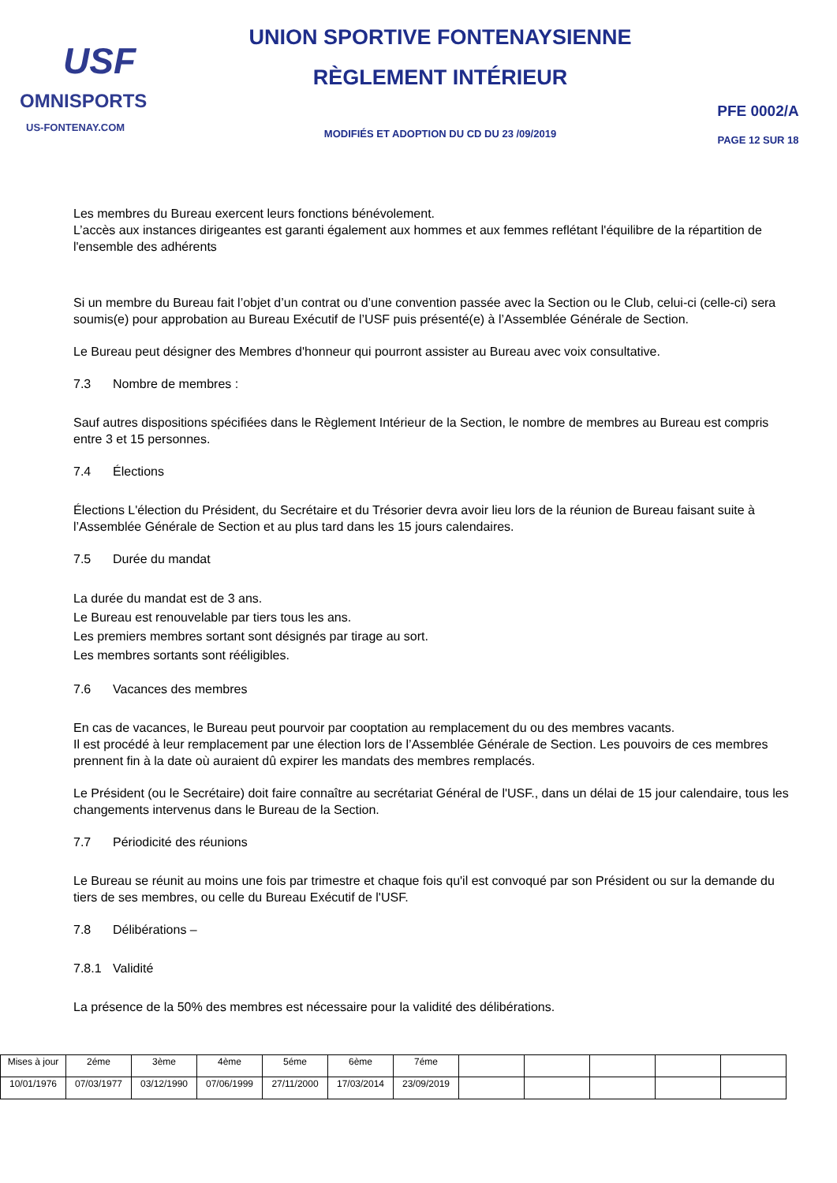USF
OMNISPORTS
US-FONTENAY.COM
UNION SPORTIVE FONTENAYSIENNE
RÈGLEMENT INTÉRIEUR
MODIFIÉS ET ADOPTION DU CD DU 23 /09/2019
PFE 0002/A
PAGE 12 SUR 18
Les membres du Bureau exercent leurs fonctions bénévolement.
L’accès aux instances dirigeantes est garanti également aux hommes et aux femmes reflétant l'équilibre de la répartition de l'ensemble des adhérents
Si un membre du Bureau fait l’objet d’un contrat ou d’une convention passée avec la Section ou le Club, celui-ci (celle-ci) sera soumis(e) pour approbation au Bureau Exécutif de l’USF puis présenté(e) à l’Assemblée Générale de Section.
Le Bureau peut désigner des Membres d'honneur qui pourront assister au Bureau avec voix consultative.
7.3 Nombre de membres :
Sauf autres dispositions spécifiées dans le Règlement Intérieur de la Section, le nombre de membres au Bureau est compris entre 3 et 15 personnes.
7.4 Élections
Élections L'élection du Président, du Secrétaire et du Trésorier devra avoir lieu lors de la réunion de Bureau faisant suite à l’Assemblée Générale de Section et au plus tard dans les 15 jours calendaires.
7.5 Durée du mandat
La durée du mandat est de 3 ans.
Le Bureau est renouvelable par tiers tous les ans.
Les premiers membres sortant sont désignés par tirage au sort.
Les membres sortants sont rééligibles.
7.6 Vacances des membres
En cas de vacances, le Bureau peut pourvoir par cooptation au remplacement du ou des membres vacants.
Il est procédé à leur remplacement par une élection lors de l’Assemblée Générale de Section. Les pouvoirs de ces membres prennent fin à la date où auraient dû expirer les mandats des membres remplacés.
Le Président (ou le Secrétaire) doit faire connaître au secrétariat Général de l'USF., dans un délai de 15 jour calendaire, tous les changements intervenus dans le Bureau de la Section.
7.7 Périodicité des réunions
Le Bureau se réunit au moins une fois par trimestre et chaque fois qu'il est convoqué par son Président ou sur la demande du tiers de ses membres, ou celle du Bureau Exécutif de l'USF.
7.8 Délibérations –
7.8.1 Validité
La présence de la 50% des membres est nécessaire pour la validité des délibérations.
| Mises à jour | 2éme | 3ème | 4ème | 5éme | 6ème | 7éme | | | | | |
| 10/01/1976 | 07/03/1977 | 03/12/1990 | 07/06/1999 | 27/11/2000 | 17/03/2014 | 23/09/2019 | | | | | |